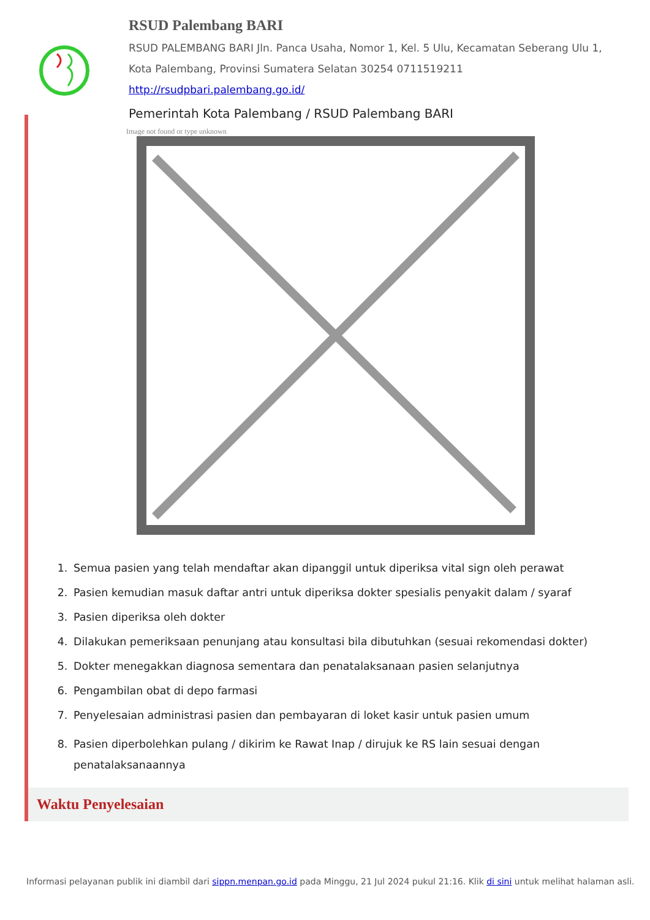RSUD Palembang BARI
RSUD PALEMBANG BARI Jln. Panca Usaha, Nomor 1, Kel. 5 Ulu, Kecamatan Seberang Ulu 1, Kota Palembang, Provinsi Sumatera Selatan 30254 0711519211
http://rsudpbari.palembang.go.id/
Pemerintah Kota Palembang / RSUD Palembang BARI
Image not found or type unknown
1. Semua pasien yang telah mendaftar akan dipanggil untuk diperiksa vital sign oleh perawat
2. Pasien kemudian masuk daftar antri untuk diperiksa dokter spesialis penyakit dalam / syaraf
3. Pasien diperiksa oleh dokter
4. Dilakukan pemeriksaan penunjang atau konsultasi bila dibutuhkan (sesuai rekomendasi dokter)
5. Dokter menegakkan diagnosa sementara dan penatalaksanaan pasien selanjutnya
6. Pengambilan obat di depo farmasi
7. Penyelesaian administrasi pasien dan pembayaran di loket kasir untuk pasien umum
8. Pasien diperbolehkan pulang / dikirim ke Rawat Inap / dirujuk ke RS lain sesuai dengan penatalaksanaannya
Waktu Penyelesaian
Informasi pelayanan publik ini diambil dari sippn.menpan.go.id pada Minggu, 21 Jul 2024 pukul 21:16. Klik di sini untuk melihat halaman asli.